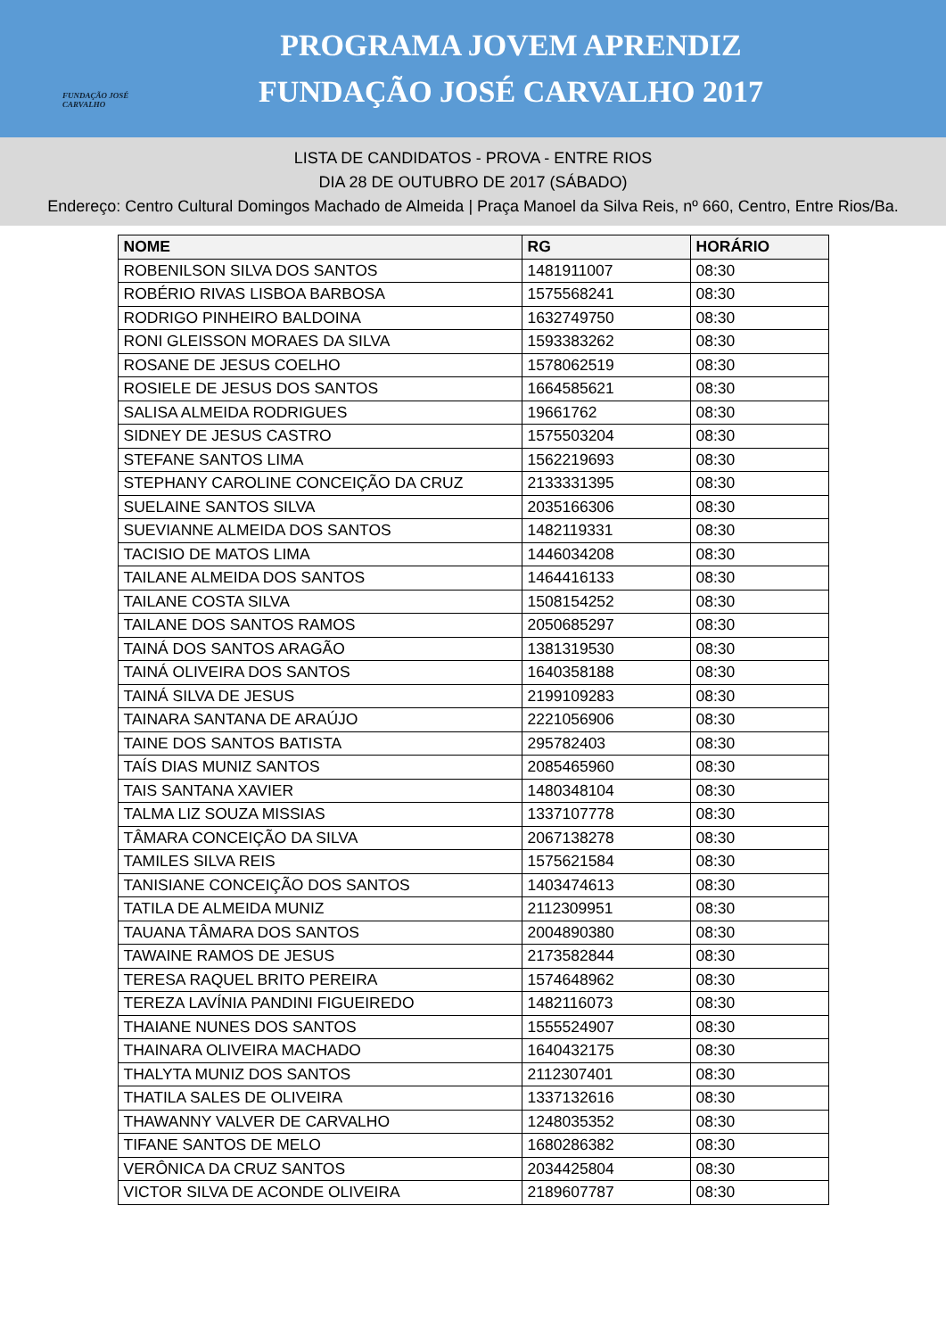FUNDAÇÃO JOSÉ CARVALHO
PROGRAMA JOVEM APRENDIZ
FUNDAÇÃO JOSÉ CARVALHO 2017
LISTA DE CANDIDATOS - PROVA - ENTRE RIOS
DIA 28 DE OUTUBRO DE 2017 (SÁBADO)
Endereço: Centro Cultural Domingos Machado de Almeida | Praça Manoel da Silva Reis, nº 660, Centro, Entre Rios/Ba.
| NOME | RG | HORÁRIO |
| --- | --- | --- |
| ROBENILSON SILVA DOS SANTOS | 1481911007 | 08:30 |
| ROBÉRIO RIVAS LISBOA BARBOSA | 1575568241 | 08:30 |
| RODRIGO PINHEIRO BALDOINA | 1632749750 | 08:30 |
| RONI GLEISSON MORAES DA SILVA | 1593383262 | 08:30 |
| ROSANE DE JESUS COELHO | 1578062519 | 08:30 |
| ROSIELE DE JESUS DOS SANTOS | 1664585621 | 08:30 |
| SALISA ALMEIDA RODRIGUES | 19661762 | 08:30 |
| SIDNEY DE JESUS CASTRO | 1575503204 | 08:30 |
| STEFANE SANTOS LIMA | 1562219693 | 08:30 |
| STEPHANY CAROLINE CONCEIÇÃO DA CRUZ | 2133331395 | 08:30 |
| SUELAINE SANTOS SILVA | 2035166306 | 08:30 |
| SUEVIANNE ALMEIDA DOS SANTOS | 1482119331 | 08:30 |
| TACISIO DE MATOS LIMA | 1446034208 | 08:30 |
| TAILANE ALMEIDA DOS SANTOS | 1464416133 | 08:30 |
| TAILANE COSTA SILVA | 1508154252 | 08:30 |
| TAILANE DOS SANTOS RAMOS | 2050685297 | 08:30 |
| TAINÁ DOS SANTOS ARAGÃO | 1381319530 | 08:30 |
| TAINÁ OLIVEIRA DOS SANTOS | 1640358188 | 08:30 |
| TAINÁ SILVA DE JESUS | 2199109283 | 08:30 |
| TAINARA SANTANA DE ARAÚJO | 2221056906 | 08:30 |
| TAINE DOS SANTOS BATISTA | 295782403 | 08:30 |
| TAÍS DIAS MUNIZ SANTOS | 2085465960 | 08:30 |
| TAIS SANTANA XAVIER | 1480348104 | 08:30 |
| TALMA LIZ SOUZA MISSIAS | 1337107778 | 08:30 |
| TÂMARA CONCEIÇÃO DA SILVA | 2067138278 | 08:30 |
| TAMILES SILVA REIS | 1575621584 | 08:30 |
| TANISIANE CONCEIÇÃO DOS SANTOS | 1403474613 | 08:30 |
| TATILA DE ALMEIDA MUNIZ | 2112309951 | 08:30 |
| TAUANA TÂMARA DOS SANTOS | 2004890380 | 08:30 |
| TAWAINE RAMOS DE JESUS | 2173582844 | 08:30 |
| TERESA RAQUEL BRITO PEREIRA | 1574648962 | 08:30 |
| TEREZA LAVÍNIA PANDINI FIGUEIREDO | 1482116073 | 08:30 |
| THAIANE NUNES DOS SANTOS | 1555524907 | 08:30 |
| THAINARA OLIVEIRA MACHADO | 1640432175 | 08:30 |
| THALYTA MUNIZ DOS SANTOS | 2112307401 | 08:30 |
| THATILA SALES DE OLIVEIRA | 1337132616 | 08:30 |
| THAWANNY VALVER DE CARVALHO | 1248035352 | 08:30 |
| TIFANE SANTOS DE MELO | 1680286382 | 08:30 |
| VERÔNICA DA CRUZ SANTOS | 2034425804 | 08:30 |
| VICTOR SILVA DE ACONDE OLIVEIRA | 2189607787 | 08:30 |